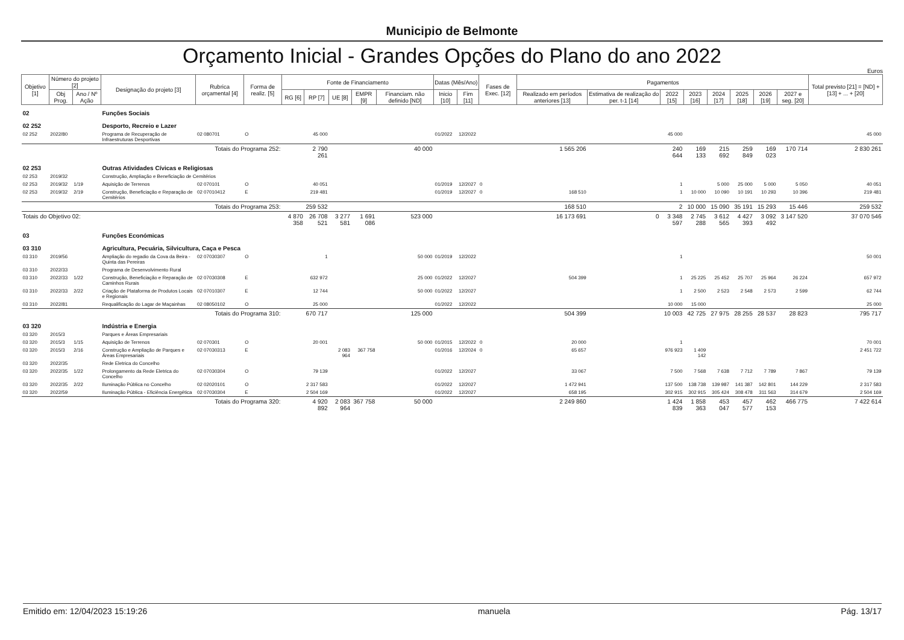Municipio de Belmonte
Orçamento Inicial - Grandes Opções do Plano do ano 2022
Euros
| Objetivo [1] | Número do projeto [2] | | Designação do projeto [3] | Rubrica orçamental [4] | Forma de realiz. [5] | Fonte de Financiamento | | | | | Datas (Mês/Ano) | | Fases de Exec. [12] | Pagamentos | | | | | | | | Total previsto [21] = [ND] + [13] + ... + [20] |
| --- | --- | --- | --- | --- | --- | --- | --- | --- | --- | --- | --- | --- | --- | --- | --- | --- | --- | --- | --- | --- | --- | --- |
| | Obj Prog. | Ano / Nº Ação | | | | RG [6] | RP [7] | UE [8] | EMPR [9] | Financiam. não definido [ND] | Inicio [10] | Fim [11] | | Realizado em períodos anteriores [13] | Estimativa de realização do per. t-1 [14] | 2022 [15] | 2023 [16] | 2024 [17] | 2025 [18] | 2026 [19] | 2027 e seg. [20] | |
| 02 | | | Funções Sociais | | | | | | | | | | | | | | | | | | | |
| 02 252 | | | Desporto, Recreio e Lazer | | | | | | | | | | | | | | | | | | | |
| 02 252 | 2022/80 | | Programa de Recuperação de Infraestruturas Desportivas | 02 080701 | O | | 45 000 | | | | 01/2022 | 12/2022 | | | | 45 000 | | | | | | 45 000 |
| Totais do Programa 252: | | | | | | | 2 790 261 | | | 40 000 | | | | 1 565 206 | | 240 644 | 169 133 | 215 692 | 259 849 | 169 023 | 170 714 | 2 830 261 |
| 02 253 | | | Outras Atividades Cívicas e Religiosas | | | | | | | | | | | | | | | | | | | |
| 02 253 | 2019/32 | | Construção, Ampliação e Beneficiação de Cemitérios | | | | | | | | | | | | | | | | | | | |
| 02 253 | 2019/32 | 1/19 | Aquisição de Terrenos | 02 070101 | O | | 40 051 | | | | 01/2019 | 12/2027 | 0 | | | 1 | | 5 000 | 25 000 | 5 000 | 5 050 | 40 051 |
| 02 253 | 2019/32 | 2/19 | Construção, Beneficiação e Reparação de Cemitérios | 02 07010412 | E | | 219 481 | | | | 01/2019 | 12/2027 | 0 | 168 510 | | 1 | 10 000 | 10 090 | 10 191 | 10 293 | 10 396 | 219 481 |
| Totais do Programa 253: | | | | | | | 259 532 | | | | | | | 168 510 | | 2 | 10 000 | 15 090 | 35 191 | 15 293 | 15 446 | 259 532 |
| Totais do Objetivo 02: | | | | | | 4 870 358 | 26 708 521 | 3 277 581 | 1 691 086 | 523 000 | | | | 16 173 691 | 0 | 3 348 597 | 2 745 288 | 3 612 565 | 4 427 393 | 3 092 492 | 3 147 520 | 37 070 546 |
| 03 | | | Funções Económicas | | | | | | | | | | | | | | | | | | | |
| 03 310 | | | Agricultura, Pecuária, Silvicultura, Caça e Pesca | | | | | | | | | | | | | | | | | | | |
| 03 310 | 2019/56 | | Ampliação do regadio da Cova da Beira - Quinta das Pereiras | 02 07030307 | O | | 1 | | | 50 000 | 01/2019 | 12/2022 | | | | 1 | | | | | | 50 001 |
| 03 310 | 2022/33 | | Programa de Desenvolvimento Rural | | | | | | | | | | | | | | | | | | | |
| 03 310 | 2022/33 | 1/22 | Construção, Beneficiação e Reparação de Caminhos Rurais | 02 07030308 | E | | 632 972 | | | 25 000 | 01/2022 | 12/2027 | | 504 399 | | 1 | 25 225 | 25 452 | 25 707 | 25 964 | 26 224 | 657 972 |
| 03 310 | 2022/33 | 2/22 | Criação de Plataforma de Produtos Locais e Regionais | 02 07010307 | E | | 12 744 | | | 50 000 | 01/2022 | 12/2027 | | | | 1 | 2 500 | 2 523 | 2 548 | 2 573 | 2 599 | 62 744 |
| 03 310 | 2022/81 | | Requalificação do Lagar de Maçainhas | 02 08050102 | O | | 25 000 | | | | 01/2022 | 12/2022 | | | | 10 000 | 15 000 | | | | | 25 000 |
| Totais do Programa 310: | | | | | | | 670 717 | | | 125 000 | | | | 504 399 | | 10 003 | 42 725 | 27 975 | 28 255 | 28 537 | 28 823 | 795 717 |
| 03 320 | | | Indústria e Energia | | | | | | | | | | | | | | | | | | | |
| 03 320 | 2015/3 | | Parques e Áreas Empresariais | | | | | | | | | | | | | | | | | | | |
| 03 320 | 2015/3 | 1/15 | Aquisição de Terrenos | 02 070301 | O | | 20 001 | | | 50 000 | 01/2015 | 12/2022 | 0 | 20 000 | | 1 | | | | | | 70 001 |
| 03 320 | 2015/3 | 2/16 | Construção e Ampliação de Parques e Áreas Empresariais | 02 07030313 | E | | | 2 083 964 | 367 758 | | 01/2016 | 12/2024 | 0 | 65 657 | | 976 923 | 1 409 142 | | | | | 2 451 722 |
| 03 320 | 2022/35 | | Rede Eletrica do Concelho | | | | | | | | | | | | | | | | | | | |
| 03 320 | 2022/35 | 1/22 | Prolongamento da Rede Eletrica do Concelho | 02 07030304 | O | | 79 139 | | | | 01/2022 | 12/2027 | | 33 067 | | 7 500 | 7 568 | 7 638 | 7 712 | 7 789 | 7 867 | 79 139 |
| 03 320 | 2022/35 | 2/22 | Iluminação Pública no Concelho | 02 02020101 | O | | 2 317 583 | | | | 01/2022 | 12/2027 | | 1 472 941 | | 137 500 | 138 738 | 139 987 | 141 387 | 142 801 | 144 229 | 2 317 583 |
| 03 320 | 2022/59 | | Iluminação Pública - Eficiência Energética | 02 07030304 | E | | 2 504 169 | | | | 01/2022 | 12/2027 | | 658 195 | | 302 915 | 302 915 | 305 424 | 308 478 | 311 563 | 314 679 | 2 504 169 |
| Totais do Programa 320: | | | | | | | 4 920 892 | 2 083 964 | 367 758 | 50 000 | | | | 2 249 860 | | 1 424 839 | 1 858 363 | 453 047 | 457 577 | 462 153 | 466 775 | 7 422 614 |
Emitido em: 12/04/2023 15:19:26 manuela Pág. 13/17